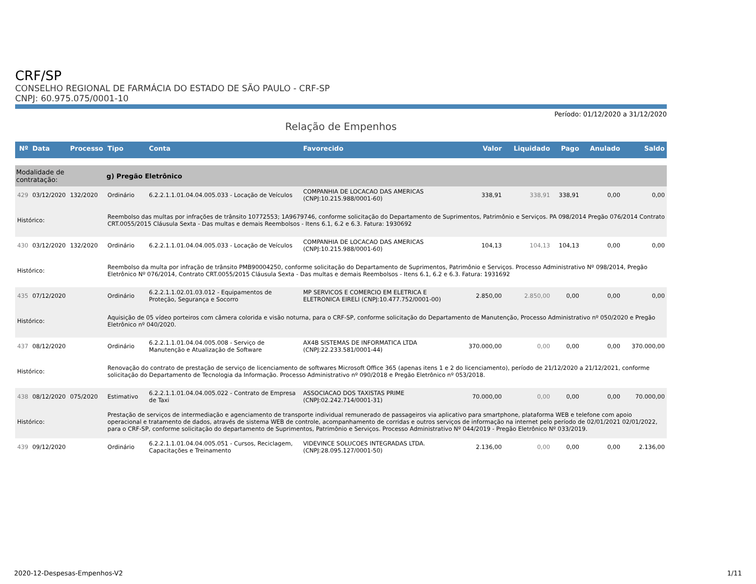CRF/SP
CONSELHO REGIONAL DE FARMÁCIA DO ESTADO DE SÃO PAULO - CRF-SP
CNPJ: 60.975.075/0001-10
Período: 01/12/2020 a 31/12/2020
Relação de Empenhos
| Nº | Data | Processo | Tipo | Conta | Favorecido | Valor | Liquidado | Pago | Anulado | Saldo |
| --- | --- | --- | --- | --- | --- | --- | --- | --- | --- | --- |
| Modalidade de contratação: | | | g) Pregão Eletrônico | | | | | | | |
| 429 | 03/12/2020 | 132/2020 | Ordinário | 6.2.2.1.1.01.04.04.005.033 - Locação de Veículos | COMPANHIA DE LOCACAO DAS AMERICAS (CNPJ:10.215.988/0001-60) | 338,91 | 338,91 | 338,91 | 0,00 | 0,00 |
| Histórico: | | | Reembolso das multas por infrações de trânsito 10772553; 1A9679746, conforme solicitação do Departamento de Suprimentos, Patrimônio e Serviços. PA 098/2014 Pregão 076/2014 Contrato CRT.0055/2015 Cláusula Sexta - Das multas e demais Reembolsos - Itens 6.1, 6.2 e 6.3. Fatura: 1930692 | | | | | | | |
| 430 | 03/12/2020 | 132/2020 | Ordinário | 6.2.2.1.1.01.04.04.005.033 - Locação de Veículos | COMPANHIA DE LOCACAO DAS AMERICAS (CNPJ:10.215.988/0001-60) | 104,13 | 104,13 | 104,13 | 0,00 | 0,00 |
| Histórico: | | | Reembolso da multa por infração de trânsito PMB90004250, conforme solicitação do Departamento de Suprimentos, Patrimônio e Serviços. Processo Administrativo Nº 098/2014, Pregão Eletrônico Nº 076/2014, Contrato CRT.0055/2015 Cláusula Sexta - Das multas e demais Reembolsos - Itens 6.1, 6.2 e 6.3. Fatura: 1931692 | | | | | | | |
| 435 | 07/12/2020 | | Ordinário | 6.2.2.1.1.02.01.03.012 - Equipamentos de Proteção, Segurança e Socorro | MP SERVICOS E COMERCIO EM ELETRICA E ELETRONICA EIRELI (CNPJ:10.477.752/0001-00) | 2.850,00 | 2.850,00 | 0,00 | 0,00 | 0,00 |
| Histórico: | | | Aquisição de 05 vídeo porteiros com câmera colorida e visão noturna, para o CRF-SP, conforme solicitação do Departamento de Manutenção, Processo Administrativo nº 050/2020 e Pregão Eletrônico nº 040/2020. | | | | | | | |
| 437 | 08/12/2020 | | Ordinário | 6.2.2.1.1.01.04.04.005.008 - Serviço de Manutenção e Atualização de Software | AX4B SISTEMAS DE INFORMATICA LTDA (CNPJ:22.233.581/0001-44) | 370.000,00 | 0,00 | 0,00 | 0,00 | 370.000,00 |
| Histórico: | | | Renovação do contrato de prestação de serviço de licenciamento de softwares Microsoft Office 365 (apenas itens 1 e 2 do licenciamento), período de 21/12/2020 a 21/12/2021, conforme solicitação do Departamento de Tecnologia da Informação. Processo Administrativo nº 090/2018 e Pregão Eletrônico nº 053/2018. | | | | | | | |
| 438 | 08/12/2020 | 075/2020 | Estimativo | 6.2.2.1.1.01.04.04.005.022 - Contrato de Empresa de Taxi | ASSOCIACAO DOS TAXISTAS PRIME (CNPJ:02.242.714/0001-31) | 70.000,00 | 0,00 | 0,00 | 0,00 | 70.000,00 |
| Histórico: | | | Prestação de serviços de intermediação e agenciamento de transporte individual remunerado de passageiros via aplicativo para smartphone, plataforma WEB e telefone com apoio operacional e tratamento de dados, através de sistema WEB de controle, acompanhamento de corridas e outros serviços de informação na internet pelo período de 02/01/2021 02/01/2022, para o CRF-SP, conforme solicitação do departamento de Suprimentos, Patrimônio e Serviços. Processo Administrativo Nº 044/2019 - Pregão Eletrônico Nº 033/2019. | | | | | | | |
| 439 | 09/12/2020 | | Ordinário | 6.2.2.1.1.01.04.04.005.051 - Cursos, Reciclagem, Capacitações e Treinamento | VIDEVINCE SOLUCOES INTEGRADAS LTDA. (CNPJ:28.095.127/0001-50) | 2.136,00 | 0,00 | 0,00 | 0,00 | 2.136,00 |
2020-12-Despesas-Empenhos-V2 1/11